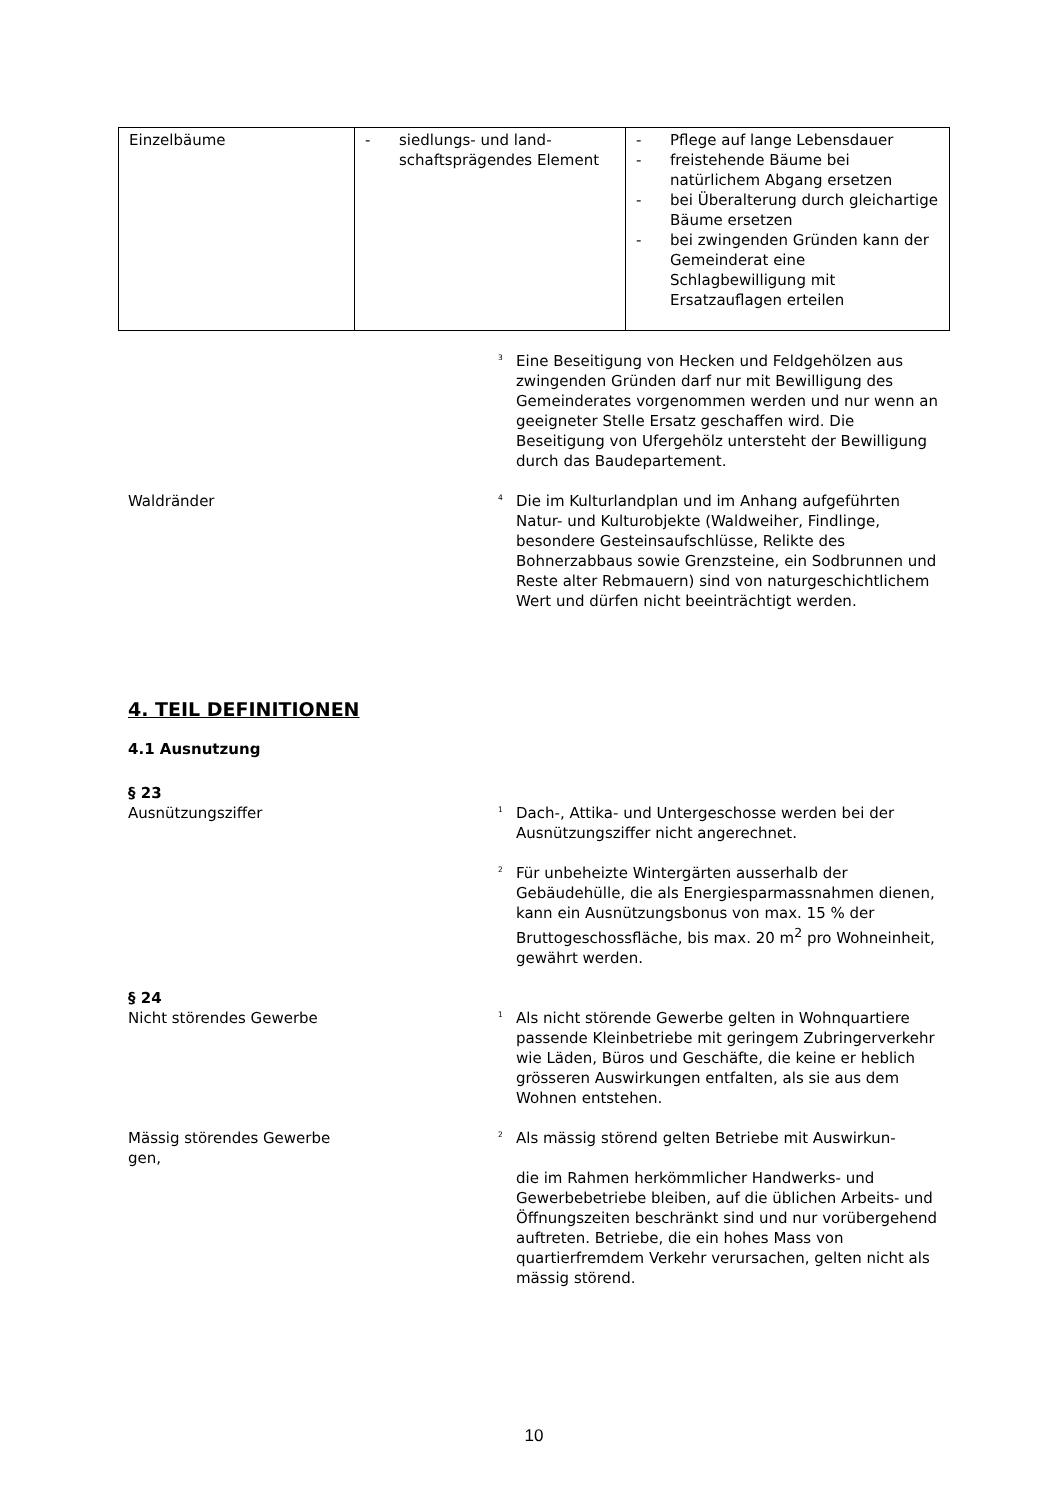| Einzelbäume | - siedlungs- und land­schaftsprägendes Element | - Pflege auf lange Lebensdauer - freistehende Bäume bei natürlichem Abgang ersetzen - bei Überalterung durch gleichartige Bäume ersetzen - bei zwingenden Gründen kann der Gemeinderat eine Schlagbewilligung mit Ersatzauflagen erteilen |
<sup>3</sup> Eine Beseitigung von Hecken und Feldgehölzen aus zwingenden Gründen darf nur mit Bewilligung des Gemeinderates vorgenommen werden und nur wenn an geeigneter Stelle Ersatz geschaffen wird. Die Beseitigung von Ufergehölz untersteht der Bewilligung durch das Baudepartement.
Waldränder
<sup>4</sup> Die im Kulturlandplan und im Anhang aufgeführten Natur- und Kulturobjekte (Waldweiher, Findlinge, besondere Gesteinsaufschlüsse, Relikte des Bohnerzabbaus sowie Grenzsteine, ein Sodbrunnen und Reste alter Rebmauern) sind von naturgeschichtlichem Wert und dürfen nicht beeinträchtigt werden.
4. TEIL DEFINITIONEN
4.1 Ausnutzung
§ 23
Ausnützungsziffer
<sup>1</sup> Dach-, Attika- und Untergeschosse werden bei der Ausnützungsziffer nicht angerechnet.
<sup>2</sup> Für unbeheizte Wintergärten ausserhalb der Gebäudehülle, die als Energiesparmassnahmen dienen, kann ein Ausnützungsbonus von max. 15 % der Bruttogeschossfläche, bis max. 20 m<sup>2</sup> pro Wohneinheit, gewährt werden.
§ 24
Nicht störendes Gewerbe
<sup>1</sup> Als nicht störende Gewerbe gelten in Wohnquartiere passende Kleinbetriebe mit geringem Zubringerverkehr wie Läden, Büros und Geschäfte, die keine er heblich grösseren Auswirkungen entfalten, als sie aus dem Wohnen entstehen.
Mässig störendes Gewerbe
gen,
<sup>2</sup> Als mässig störend gelten Betriebe mit Auswirkun-
die im Rahmen herkömmlicher Handwerks- und Gewerbebetriebe bleiben, auf die üblichen Arbeits- und Öffnungszeiten beschränkt sind und nur vorübergehend auftreten. Betriebe, die ein hohes Mass von quartierfremdem Verkehr verursachen, gelten nicht als mässig störend.
10